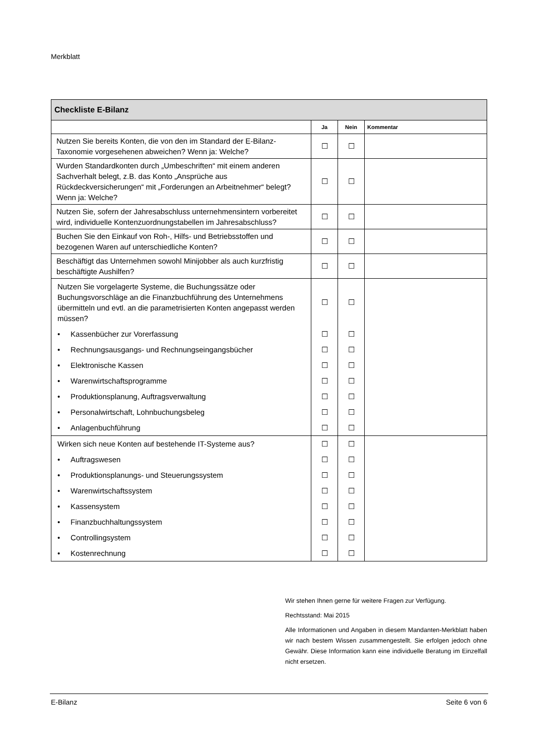Merkblatt
| Checkliste E-Bilanz | | | |
| --- | --- | --- | --- |
| | Ja | Nein | Kommentar |
| Nutzen Sie bereits Konten, die von den im Standard der E-Bilanz-Taxonomie vorgesehenen abweichen? Wenn ja: Welche? | ☐ | ☐ | |
| Wurden Standardkonten durch „Umbeschriften“ mit einem anderen Sachverhalt belegt, z.B. das Konto „Ansprüche aus Rückdeckversicherungen“ mit „Forderungen an Arbeitnehmer“ belegt? Wenn ja: Welche? | ☐ | ☐ | |
| Nutzen Sie, sofern der Jahresabschluss unternehmensintern vorbereitet wird, individuelle Kontenzuordnungstabellen im Jahresabschluss? | ☐ | ☐ | |
| Buchen Sie den Einkauf von Roh-, Hilfs- und Betriebsstoffen und bezogenen Waren auf unterschiedliche Konten? | ☐ | ☐ | |
| Beschäftigt das Unternehmen sowohl Minijobber als auch kurzfristig beschäftigte Aushilfen? | ☐ | ☐ | |
| Nutzen Sie vorgelagerte Systeme, die Buchungssätze oder Buchungsvorschläge an die Finanzbuchführung des Unternehmens übermitteln und evtl. an die parametrisierten Konten angepasst werden müssen? | ☐ | ☐ | |
| • Kassenbücher zur Vorerfassung | ☐ | ☐ | |
| • Rechnungsausgangs- und Rechnungseingangsbücher | ☐ | ☐ | |
| • Elektronische Kassen | ☐ | ☐ | |
| • Warenwirtschaftsprogramme | ☐ | ☐ | |
| • Produktionsplanung, Auftragsverwaltung | ☐ | ☐ | |
| • Personalwirtschaft, Lohnbuchungsbeleg | ☐ | ☐ | |
| • Anlagenbuchführung | ☐ | ☐ | |
| Wirken sich neue Konten auf bestehende IT-Systeme aus? | ☐ | ☐ | |
| • Auftragswesen | ☐ | ☐ | |
| • Produktionsplanungs- und Steuerungssystem | ☐ | ☐ | |
| • Warenwirtschaftssystem | ☐ | ☐ | |
| • Kassensystem | ☐ | ☐ | |
| • Finanzbuchhaltungssystem | ☐ | ☐ | |
| • Controllingsystem | ☐ | ☐ | |
| • Kostenrechnung | ☐ | ☐ | |
Wir stehen Ihnen gerne für weitere Fragen zur Verfügung.
Rechtsstand: Mai 2015
Alle Informationen und Angaben in diesem Mandanten-Merkblatt haben wir nach bestem Wissen zusammengestellt. Sie erfolgen jedoch ohne Gewähr. Diese Information kann eine individuelle Beratung im Einzelfall nicht ersetzen.
E-Bilanz Seite 6 von 6